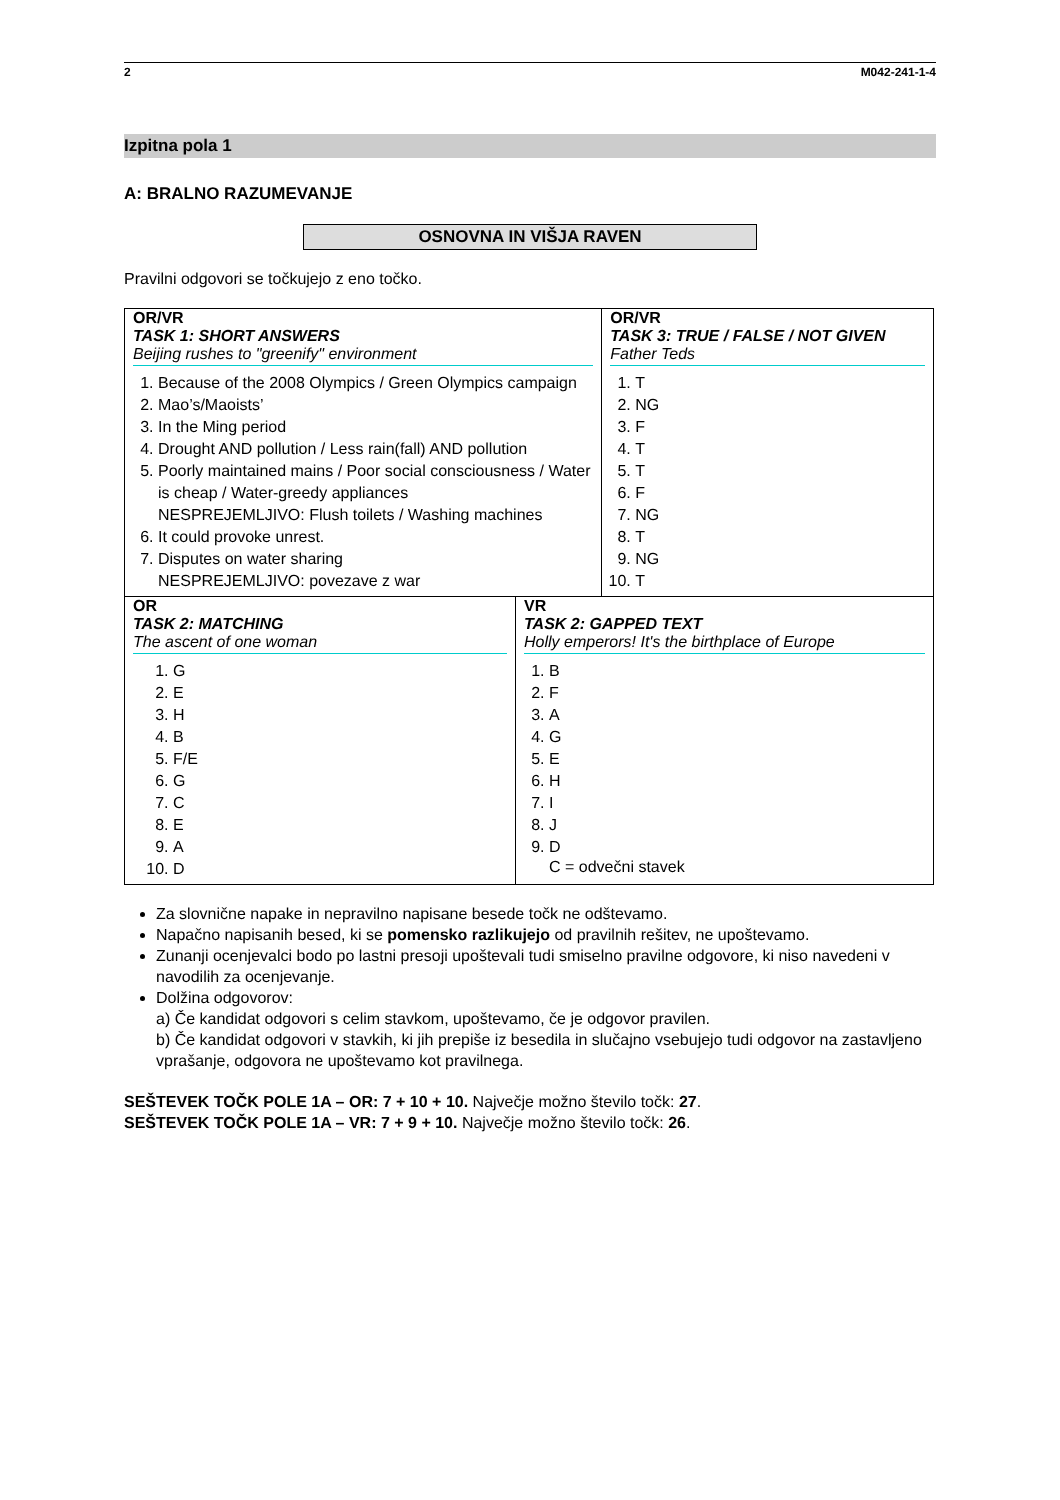2 M042-241-1-4
Izpitna pola 1
A: BRALNO RAZUMEVANJE
OSNOVNA IN VIŠJA RAVEN
Pravilni odgovori se točkujejo z eno točko.
| OR/VR TASK 1: SHORT ANSWERS Beijing rushes to "greenify" environment 1. Because of the 2008 Olympics / Green Olympics campaign 2. Mao’s/Maoists’ 3. In the Ming period 4. Drought AND pollution / Less rain(fall) AND pollution 5. Poorly maintained mains / Poor social consciousness / Water is cheap / Water-greedy appliances NESPREJEMLJIVO: Flush toilets / Washing machines 6. It could provoke unrest. 7. Disputes on water sharing NESPREJEMLJIVO: povezave z war | | OR/VR TASK 3: TRUE / FALSE / NOT GIVEN Father Teds 1. T 2. NG 3. F 4. T 5. T 6. F 7. NG 8. T 9. NG 10. T |
| OR TASK 2: MATCHING The ascent of one woman 1. G 2. E 3. H 4. B 5. F/E 6. G 7. C 8. E 9. A 10. D | VR TASK 2: GAPPED TEXT Holly emperors! It's the birthplace of Europe 1. B 2. F 3. A 4. G 5. E 6. H 7. I 8. J 9. D C = odvečni stavek | |
Za slovnične napake in nepravilno napisane besede točk ne odštevamo.
Napačno napisanih besed, ki se pomensko razlikujejo od pravilnih rešitev, ne upoštevamo.
Zunanji ocenjevalci bodo po lastni presoji upoštevali tudi smiselno pravilne odgovore, ki niso navedeni v navodilih za ocenjevanje.
Dolžina odgovorov:
a) Če kandidat odgovori s celim stavkom, upoštevamo, če je odgovor pravilen.
b) Če kandidat odgovori v stavkih, ki jih prepiše iz besedila in slučajno vsebujejo tudi odgovor na zastavljeno vprašanje, odgovora ne upoštevamo kot pravilnega.
SEŠTEVEK TOČK POLE 1A – OR: 7 + 10 + 10. Največje možno število točk: 27.
SEŠTEVEK TOČK POLE 1A – VR: 7 + 9 + 10. Največje možno število točk: 26.